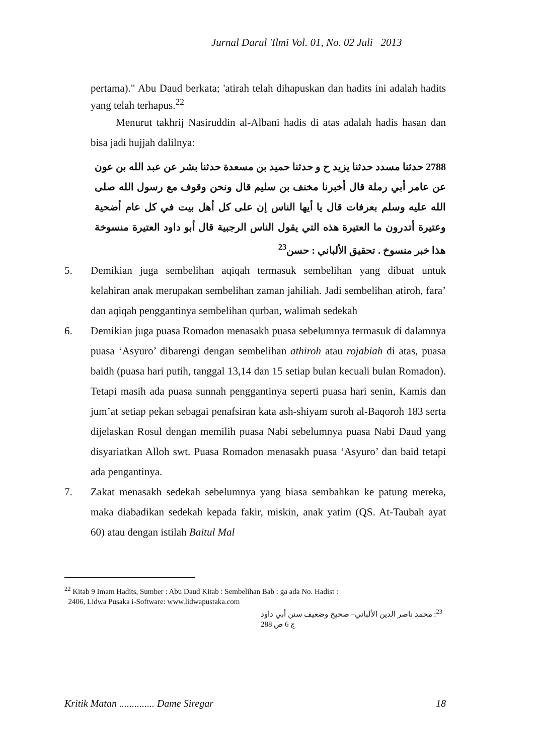Jurnal Darul 'Ilmi Vol. 01, No. 02 Juli 2013
pertama)." Abu Daud berkata; 'atirah telah dihapuskan dan hadits ini adalah hadits yang telah terhapus.<sup>22</sup>
Menurut takhrij Nasiruddin al-Albani hadis di atas adalah hadis hasan dan bisa jadi hujjah dalilnya:
2788 حدثنا مسدد حدثنا يزيد ح و حدثنا حميد بن مسعدة حدثنا بشر عن عبد الله بن عون عن عامر أبي رملة قال أخبرنا مخنف بن سليم قال ونحن وقوف مع رسول الله صلى الله عليه وسلم بعرفات قال يا أيها الناس إن على كل أهل بيت في كل عام أضحية وعتيرة أتدرون ما العتيرة هذه التي يقول الناس الرجبية قال أبو داود العتيرة منسوخة هذا خبر منسوخ . تحقيق الألباني : حسن<sup>23</sup>
5. Demikian juga sembelihan aqiqah termasuk sembelihan yang dibuat untuk kelahiran anak merupakan sembelihan zaman jahiliah. Jadi sembelihan atiroh, fara’ dan aqiqah penggantinya sembelihan qurban, walimah sedekah
6. Demikian juga puasa Romadon menasakh puasa sebelumnya termasuk di dalamnya puasa ‘Asyuro’ dibarengi dengan sembelihan athiroh atau rojabiah di atas, puasa baidh (puasa hari putih, tanggal 13,14 dan 15 setiap bulan kecuali bulan Romadon). Tetapi masih ada puasa sunnah penggantinya seperti puasa hari senin, Kamis dan jum’at setiap pekan sebagai penafsiran kata ash-shiyam suroh al-Baqoroh 183 serta dijelaskan Rosul dengan memilih puasa Nabi sebelumnya puasa Nabi Daud yang disyariatkan Alloh swt. Puasa Romadon menasakh puasa ‘Asyuro’ dan baid tetapi ada pengantinya.
7. Zakat menasakh sedekah sebelumnya yang biasa sembahkan ke patung mereka, maka diabadikan sedekah kepada fakir, miskin, anak yatim (QS. At-Taubah ayat 60) atau dengan istilah Baitul Mal
<sup>22</sup> Kitab 9 Imam Hadits, Sumber : Abu Daud Kitab : Sembelihan Bab : ga ada No. Hadist :
2406, Lidwa Pusaka i-Software: www.lidwapustaka.com
<sup>23</sup>: محمد ناصر الدين الألباني– صحيح وضعيف سنن أبي داود ج 6 ص 288
Kritik Matan .............. Dame Siregar 18